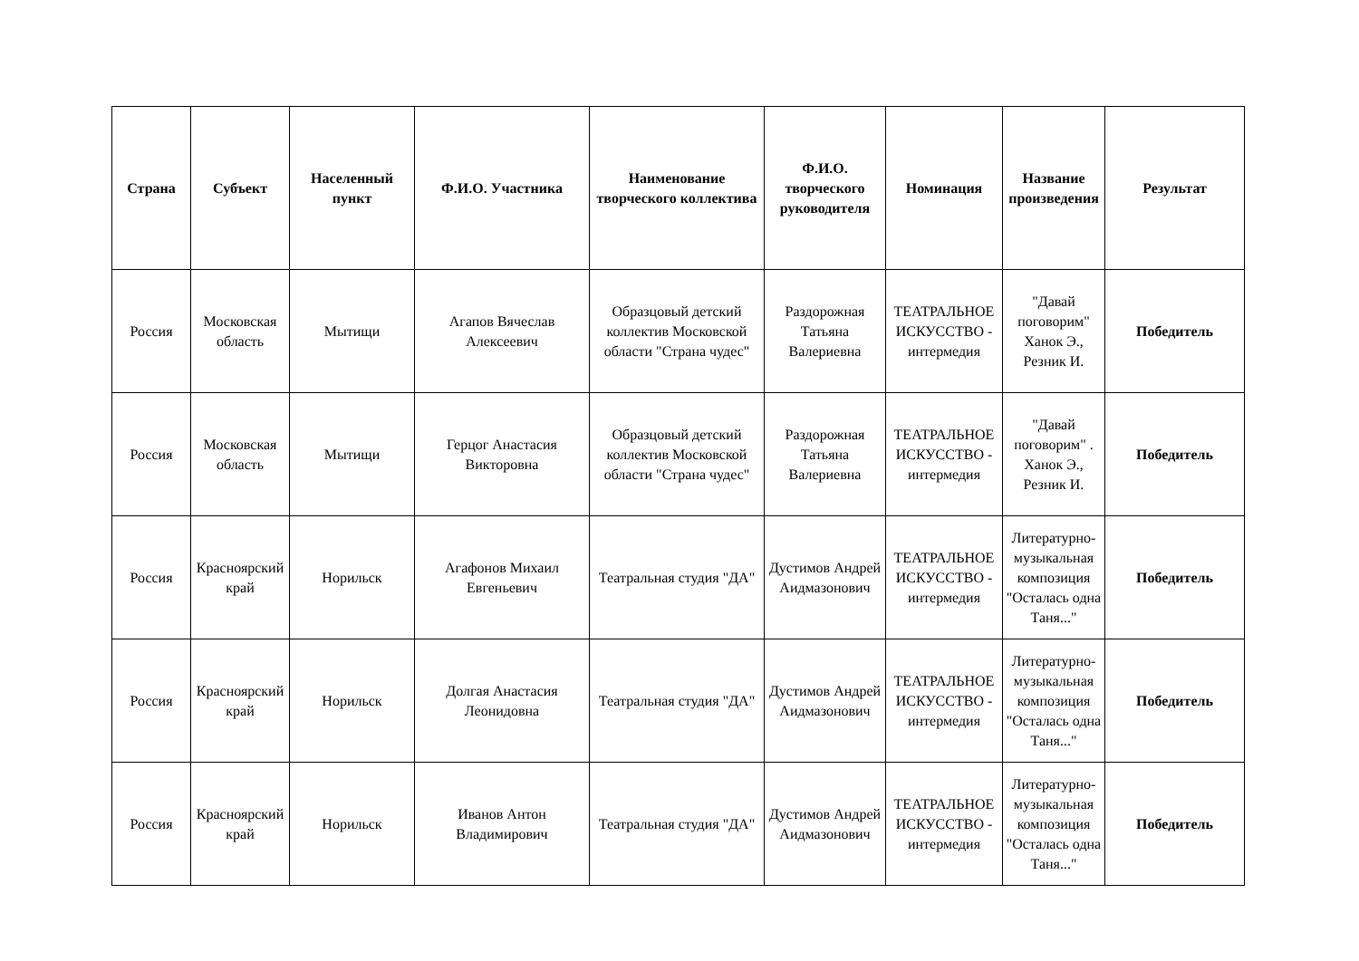| Страна | Субъект | Населенный пункт | Ф.И.О. Участника | Наименование творческого коллектива | Ф.И.О. творческого руководителя | Номинация | Название произведения | Результат |
| --- | --- | --- | --- | --- | --- | --- | --- | --- |
| Россия | Московская область | Мытищи | Агапов Вячеслав Алексеевич | Образцовый детский коллектив Московской области "Страна чудес" | Раздорожная Татьяна Валериевна | ТЕАТРАЛЬНОЕ ИСКУССТВО - интермедия | "Давай поговорим" Ханок Э., Резник И. | Победитель |
| Россия | Московская область | Мытищи | Герцог Анастасия Викторовна | Образцовый детский коллектив Московской области "Страна чудес" | Раздорожная Татьяна Валериевна | ТЕАТРАЛЬНОЕ ИСКУССТВО - интермедия | "Давай поговорим" . Ханок Э., Резник И. | Победитель |
| Россия | Красноярский край | Норильск | Агафонов Михаил Евгеньевич | Театральная студия "ДА" | Дустимов Андрей Аидмазонович | ТЕАТРАЛЬНОЕ ИСКУССТВО - интермедия | Литературно-музыкальная композиция "Осталась одна Таня..." | Победитель |
| Россия | Красноярский край | Норильск | Долгая Анастасия Леонидовна | Театральная студия "ДА" | Дустимов Андрей Аидмазонович | ТЕАТРАЛЬНОЕ ИСКУССТВО - интермедия | Литературно-музыкальная композиция "Осталась одна Таня..." | Победитель |
| Россия | Красноярский край | Норильск | Иванов Антон Владимирович | Театральная студия "ДА" | Дустимов Андрей Аидмазонович | ТЕАТРАЛЬНОЕ ИСКУССТВО - интермедия | Литературно-музыкальная композиция "Осталась одна Таня..." | Победитель |